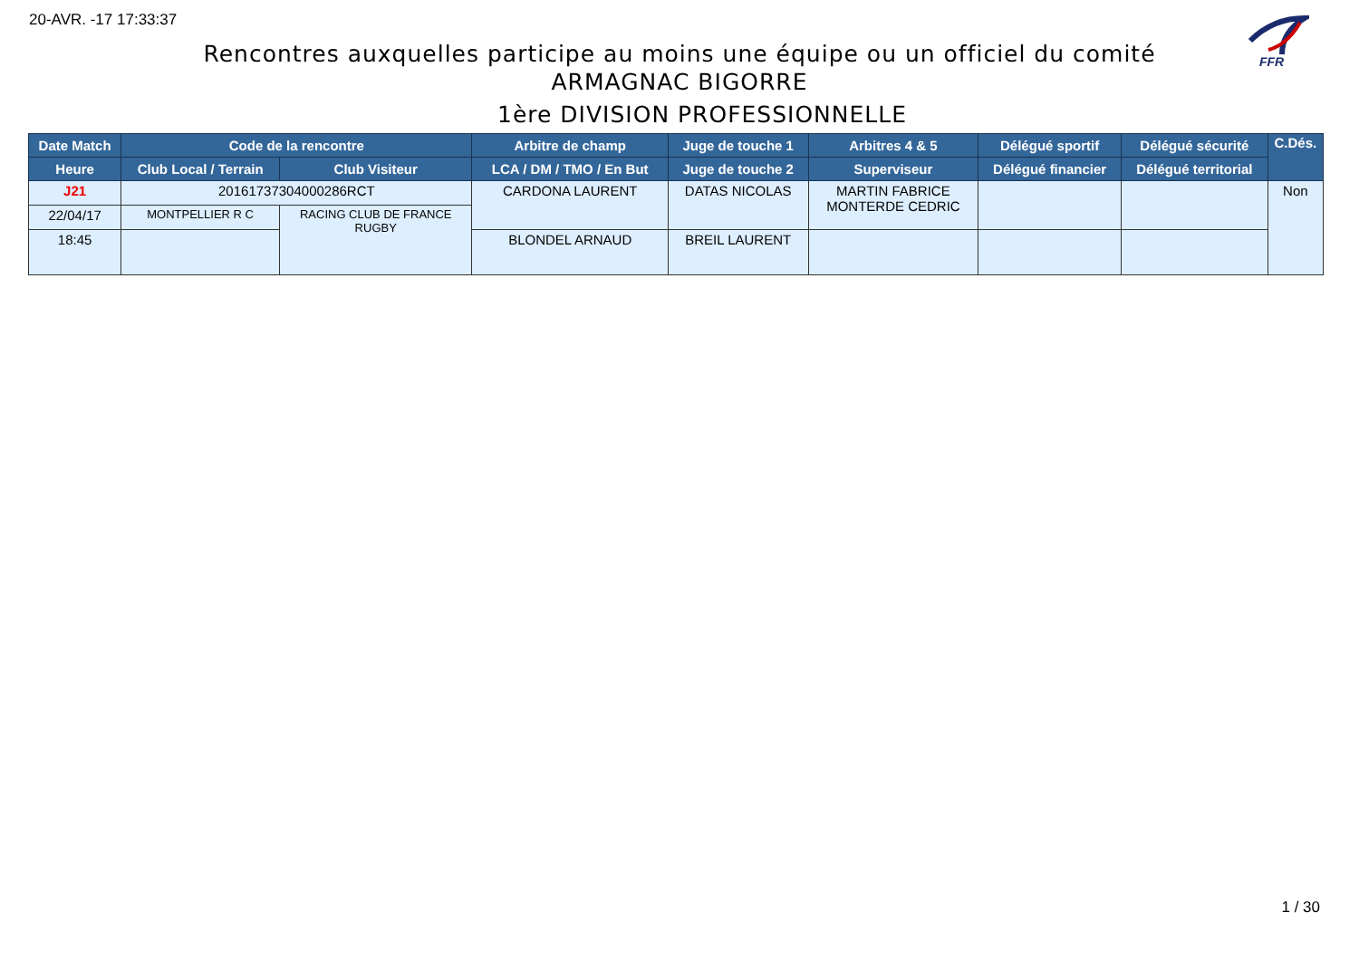20-AVR. -17 17:33:37
FFR
Rencontres auxquelles participe au moins une équipe ou un officiel du comité
ARMAGNAC BIGORRE
1ère DIVISION PROFESSIONNELLE
| Date Match | Code de la rencontre | | Arbitre de champ | Juge de touche 1 | Arbitres 4 & 5 | Délégué sportif | Délégué sécurité | C.Dés. |
| --- | --- | --- | --- | --- | --- | --- | --- | --- |
| Heure | Club Local / Terrain | Club Visiteur | LCA / DM / TMO / En But | Juge de touche 2 | Superviseur | Délégué financier | Délégué territorial | |
| J21 | 20161737304000286RCT | | CARDONA LAURENT | DATAS NICOLAS | MARTIN FABRICE MONTERDE CEDRIC | | | Non |
| 22/04/17 | MONTPELLIER R C | RACING CLUB DE FRANCE RUGBY | | | | | | |
| 18:45 | | | BLONDEL ARNAUD | BREIL LAURENT | | | | |
1 / 30